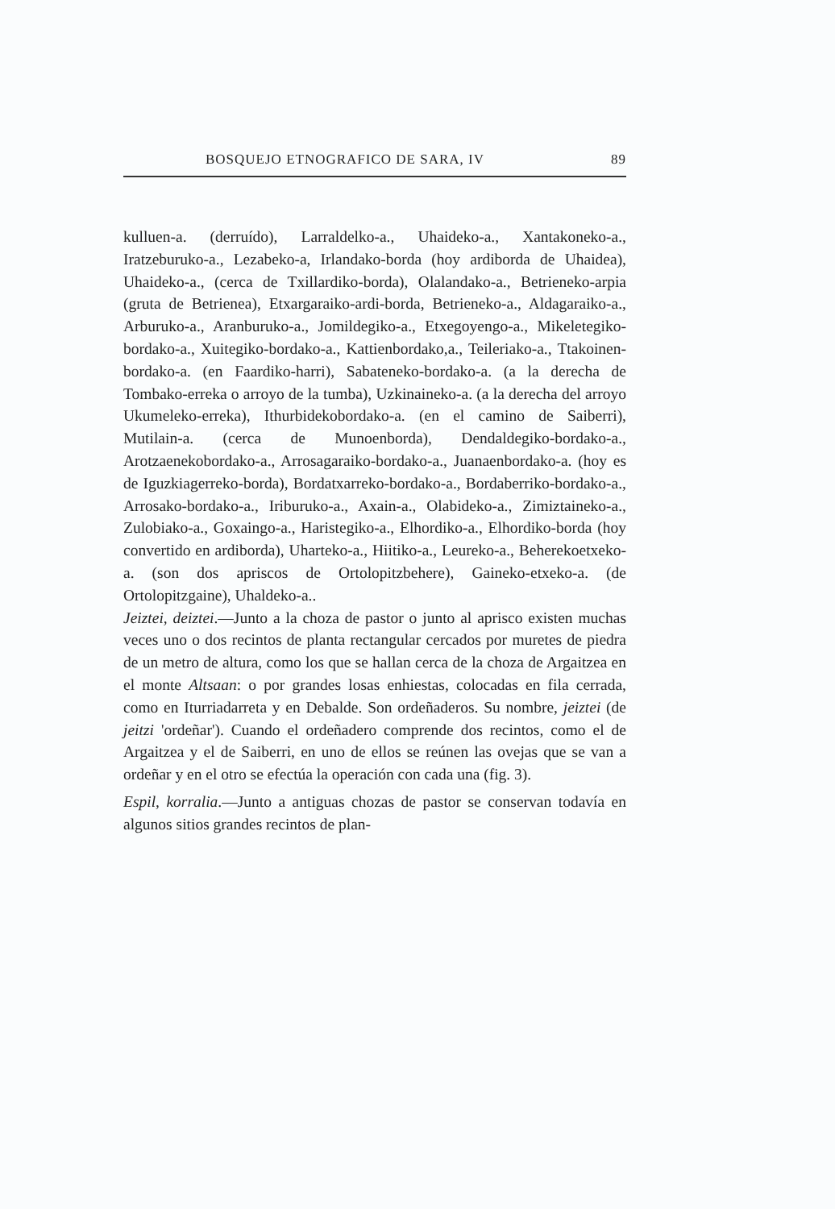BOSQUEJO ETNOGRAFICO DE SARA, IV 89
kulluen-a. (derruído), Larraldelko-a., Uhaideko-a., Xantakoneko-a., Iratzeburuko-a., Lezabeko-a, Irlandako-borda (hoy ardiborda de Uhaidea), Uhaideko-a., (cerca de Txillardiko-borda), Olalandako-a., Betrieneko-arpia (gruta de Betrienea), Etxargaraiko-ardi-borda, Betrieneko-a., Aldagaraiko-a., Arburuko-a., Aranburuko-a., Jomildegiko-a., Etxegoyengo-a., Mikeletegiko-bordako-a., Xuitegiko-bordako-a., Kattienbordako,a., Teileriako-a., Ttakoinen- bordako-a. (en Faardiko-harri), Sabateneko-bordako-a. (a la derecha de Tombako-erreka o arroyo de la tumba), Uzkinaineko-a. (a la derecha del arroyo Ukumeleko-erreka), Ithurbidekobordako-a. (en el camino de Saiberri), Mutilain-a. (cerca de Munoenborda), Dendaldegiko-bordako-a., Arotzaenekobordako-a., Arrosagaraiko-bordako-a., Juanaenbordako-a. (hoy es de Iguzkiagerreko-borda), Bordatxarreko-bordako-a., Bordaberriko-bordako-a., Arrosako-bordako-a., Iriburuko-a., Axain-a., Olabideko-a., Zimiztaineko-a., Zulobiako-a., Goxaingo-a., Haristegiko-a., Elhordiko-a., Elhordiko-borda (hoy convertido en ardiborda), Uharteko-a., Hiitiko-a., Leureko-a., Beherekoetxeko-a. (son dos apriscos de Ortolopitzbehere), Gaineko-etxeko-a. (de Ortolopitzgaine), Uhaldeko-a..
Jeiztei, deiztei.—Junto a la choza de pastor o junto al aprisco existen muchas veces uno o dos recintos de planta rectangular cercados por muretes de piedra de un metro de altura, como los que se hallan cerca de la choza de Argaitzea en el monte Altsaan: o por grandes losas enhiestas, colocadas en fila cerrada, como en Iturriadarreta y en Debalde. Son ordeñaderos. Su nombre, jeiztei (de jeitzi 'ordeñar'). Cuando el ordeñadero comprende dos recintos, como el de Argaitzea y el de Saiberri, en uno de ellos se reúnen las ovejas que se van a ordeñar y en el otro se efectúa la operación con cada una (fig. 3).
Espil, korralia.—Junto a antiguas chozas de pastor se conservan todavía en algunos sitios grandes recintos de plan-